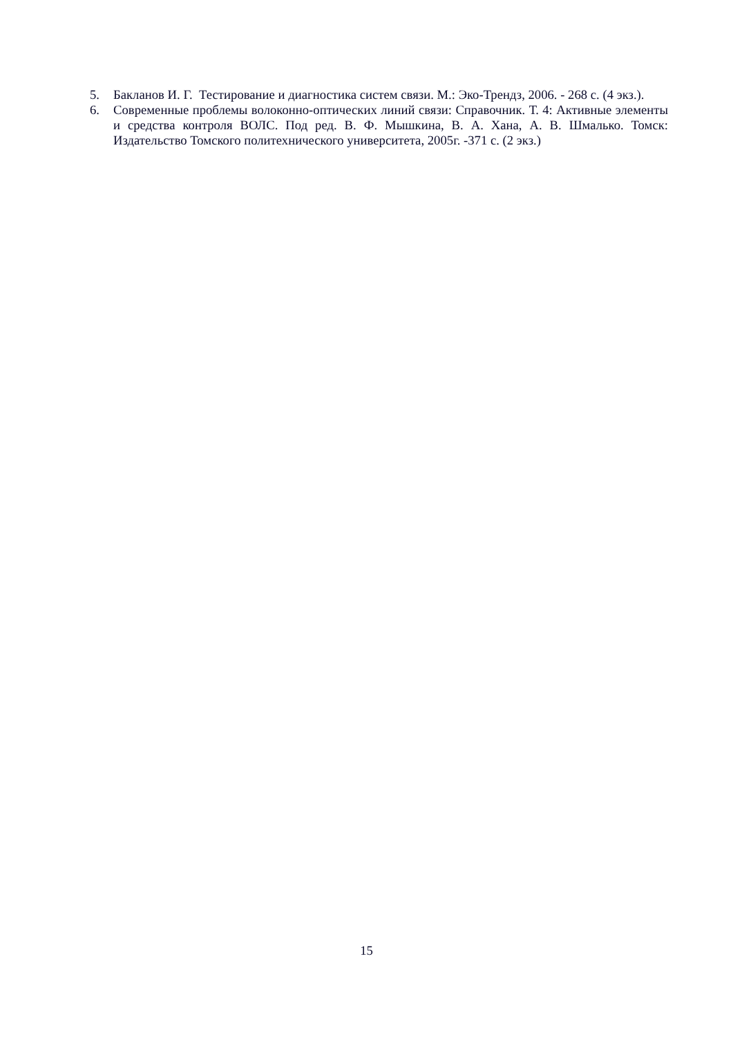5. Бакланов И. Г. Тестирование и диагностика систем связи. М.: Эко-Трендз, 2006. - 268 с. (4 экз.).
6. Современные проблемы волоконно-оптических линий связи: Справочник. Т. 4: Активные элементы и средства контроля ВОЛС. Под ред. В. Ф. Мышкина, В. А. Хана, А. В. Шмалько. Томск: Издательство Томского политехнического университета, 2005г. -371 с. (2 экз.)
15